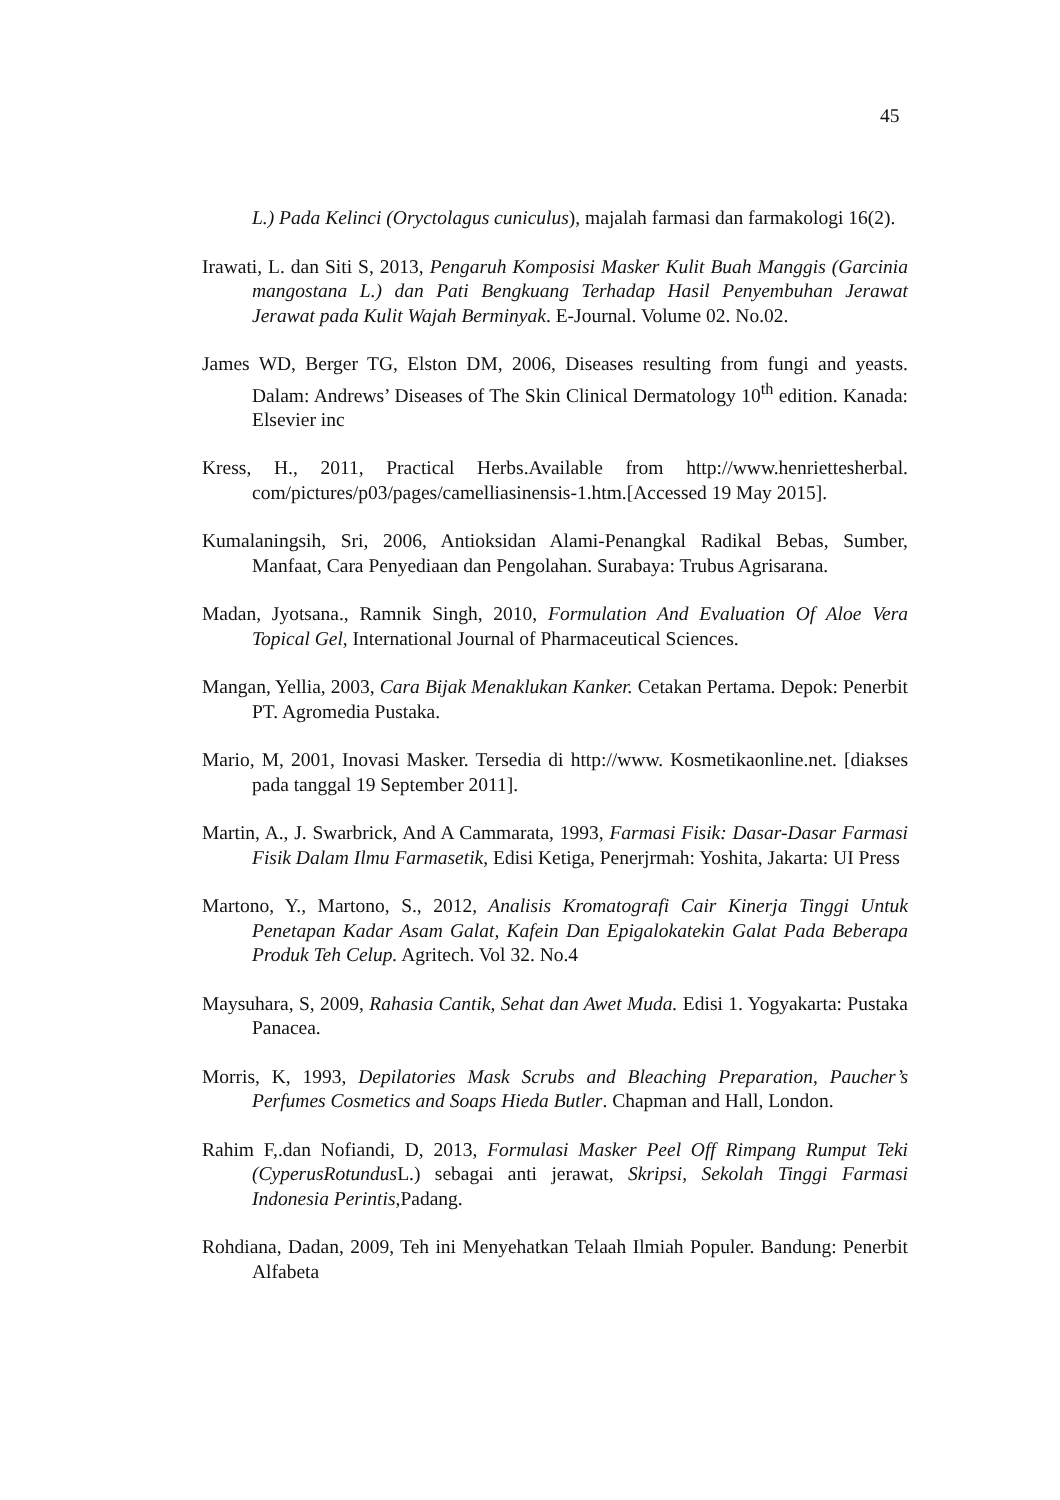45
L.) Pada Kelinci (Oryctolagus cuniculus), majalah farmasi dan farmakologi 16(2).
Irawati, L. dan Siti S, 2013, Pengaruh Komposisi Masker Kulit Buah Manggis (Garcinia mangostana L.) dan Pati Bengkuang Terhadap Hasil Penyembuhan Jerawat Jerawat pada Kulit Wajah Berminyak. E-Journal. Volume 02. No.02.
James WD, Berger TG, Elston DM, 2006, Diseases resulting from fungi and yeasts. Dalam: Andrews’ Diseases of The Skin Clinical Dermatology 10<sup>th</sup> edition. Kanada: Elsevier inc
Kress, H., 2011, Practical Herbs.Available from http://www.henriettesherbal. com/pictures/p03/pages/camelliasinensis-1.htm.[Accessed 19 May 2015].
Kumalaningsih, Sri, 2006, Antioksidan Alami-Penangkal Radikal Bebas, Sumber, Manfaat, Cara Penyediaan dan Pengolahan. Surabaya: Trubus Agrisarana.
Madan, Jyotsana., Ramnik Singh, 2010, Formulation And Evaluation Of Aloe Vera Topical Gel, International Journal of Pharmaceutical Sciences.
Mangan, Yellia, 2003, Cara Bijak Menaklukan Kanker. Cetakan Pertama. Depok: Penerbit PT. Agromedia Pustaka.
Mario, M, 2001, Inovasi Masker. Tersedia di http://www. Kosmetikaonline.net. [diakses pada tanggal 19 September 2011].
Martin, A., J. Swarbrick, And A Cammarata, 1993, Farmasi Fisik: Dasar-Dasar Farmasi Fisik Dalam Ilmu Farmasetik, Edisi Ketiga, Penerjrmah: Yoshita, Jakarta: UI Press
Martono, Y., Martono, S., 2012, Analisis Kromatografi Cair Kinerja Tinggi Untuk Penetapan Kadar Asam Galat, Kafein Dan Epigalokatekin Galat Pada Beberapa Produk Teh Celup. Agritech. Vol 32. No.4
Maysuhara, S, 2009, Rahasia Cantik, Sehat dan Awet Muda. Edisi 1. Yogyakarta: Pustaka Panacea.
Morris, K, 1993, Depilatories Mask Scrubs and Bleaching Preparation, Paucher’s Perfumes Cosmetics and Soaps Hieda Butler. Chapman and Hall, London.
Rahim F,.dan Nofiandi, D, 2013, Formulasi Masker Peel Off Rimpang Rumput Teki (CyperusRotundus L.) sebagai anti jerawat, Skripsi, Sekolah Tinggi Farmasi Indonesia Perintis,Padang.
Rohdiana, Dadan, 2009, Teh ini Menyehatkan Telaah Ilmiah Populer. Bandung: Penerbit Alfabeta